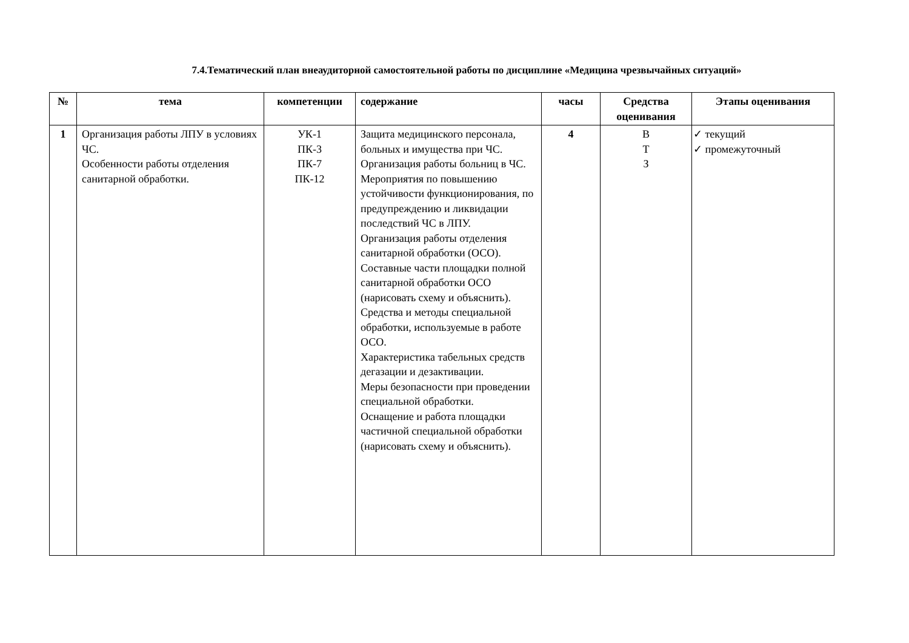7.4.Тематический план внеаудиторной самостоятельной работы по дисциплине «Медицина чрезвычайных ситуаций»
| № | тема | компетенции | содержание | часы | Средства оценивания | Этапы оценивания |
| --- | --- | --- | --- | --- | --- | --- |
| 1 | Организация работы ЛПУ в условиях ЧС. Особенности работы отделения санитарной обработки. | УК-1 ПК-3 ПК-7 ПК-12 | Защита медицинского персонала, больных и имущества при ЧС. Организация работы больниц в ЧС. Мероприятия по повышению устойчивости функционирования, по предупреждению и ликвидации последствий ЧС в ЛПУ. Организация работы отделения санитарной обработки (ОСО). Составные части площадки полной санитарной обработки ОСО (нарисовать схему и объяснить). Средства и методы специальной обработки, используемые в работе ОСО. Характеристика табельных средств дегазации и дезактивации. Меры безопасности при проведении специальной обработки. Оснащение и работа площадки частичной специальной обработки (нарисовать схему и объяснить). | 4 | В Т З | ✓ текущий ✓ промежуточный |